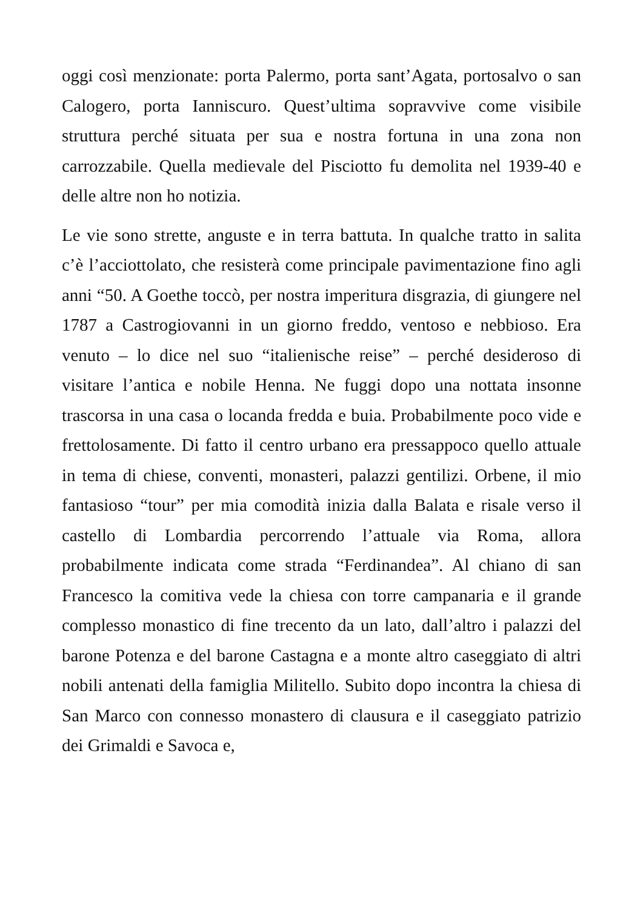oggi così menzionate: porta Palermo, porta sant’Agata, portosalvo o san Calogero, porta Ianniscuro. Quest’ultima sopravvive come visibile struttura perché situata per sua e nostra fortuna in una zona non carrozzabile. Quella medievale del Pisciotto fu demolita nel 1939-40 e delle altre non ho notizia.
Le vie sono strette, anguste e in terra battuta. In qualche tratto in salita c’è l’acciottolato, che resisterà come principale pavimentazione fino agli anni “50. A Goethe toccò, per nostra imperitura disgrazia, di giungere nel 1787 a Castrogiovanni in un giorno freddo, ventoso e nebbioso. Era venuto – lo dice nel suo “italienische reise” – perché desideroso di visitare l’antica e nobile Henna. Ne fuggi dopo una nottata insonne trascorsa in una casa o locanda fredda e buia. Probabilmente poco vide e frettolosamente. Di fatto il centro urbano era pressappoco quello attuale in tema di chiese, conventi, monasteri, palazzi gentilizi. Orbene, il mio fantasioso “tour” per mia comodità inizia dalla Balata e risale verso il castello di Lombardia percorrendo l’attuale via Roma, allora probabilmente indicata come strada “Ferdinandea”. Al chiano di san Francesco la comitiva vede la chiesa con torre campanaria e il grande complesso monastico di fine trecento da un lato, dall’altro i palazzi del barone Potenza e del barone Castagna e a monte altro caseggiato di altri nobili antenati della famiglia Militello. Subito dopo incontra la chiesa di San Marco con connesso monastero di clausura e il caseggiato patrizio dei Grimaldi e Savoca e,